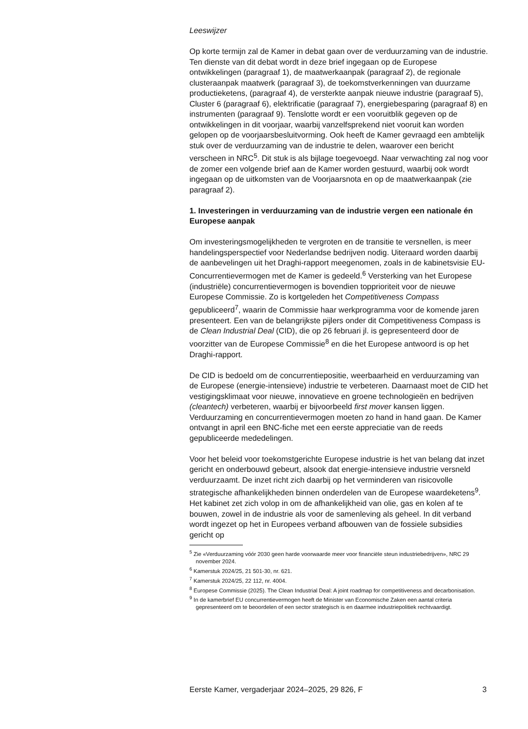Leeswijzer
Op korte termijn zal de Kamer in debat gaan over de verduurzaming van de industrie. Ten dienste van dit debat wordt in deze brief ingegaan op de Europese ontwikkelingen (paragraaf 1), de maatwerkaanpak (paragraaf 2), de regionale clusteraanpak maatwerk (paragraaf 3), de toekomstverkenningen van duurzame productieketens, (paragraaf 4), de versterkte aanpak nieuwe industrie (paragraaf 5), Cluster 6 (paragraaf 6), elektrificatie (paragraaf 7), energiebesparing (paragraaf 8) en instrumenten (paragraaf 9). Tenslotte wordt er een vooruitblik gegeven op de ontwikkelingen in dit voorjaar, waarbij vanzelfsprekend niet vooruit kan worden gelopen op de voorjaarsbesluitvorming. Ook heeft de Kamer gevraagd een ambtelijk stuk over de verduurzaming van de industrie te delen, waarover een bericht verscheen in NRC<sup>5</sup>. Dit stuk is als bijlage toegevoegd. Naar verwachting zal nog voor de zomer een volgende brief aan de Kamer worden gestuurd, waarbij ook wordt ingegaan op de uitkomsten van de Voorjaarsnota en op de maatwerkaanpak (zie paragraaf 2).
1. Investeringen in verduurzaming van de industrie vergen een nationale én Europese aanpak
Om investeringsmogelijkheden te vergroten en de transitie te versnellen, is meer handelingsperspectief voor Nederlandse bedrijven nodig. Uiteraard worden daarbij de aanbevelingen uit het Draghi-rapport meegenomen, zoals in de kabinetsvisie EU-Concurrentievermogen met de Kamer is gedeeld.<sup>6</sup> Versterking van het Europese (industriële) concurrentievermogen is bovendien topprioriteit voor de nieuwe Europese Commissie. Zo is kortgeleden het Competitiveness Compass gepubliceerd<sup>7</sup>, waarin de Commissie haar werkprogramma voor de komende jaren presenteert. Een van de belangrijkste pijlers onder dit Competitiveness Compass is de Clean Industrial Deal (CID), die op 26 februari jl. is gepresenteerd door de voorzitter van de Europese Commissie<sup>8</sup> en die het Europese antwoord is op het Draghi-rapport.
De CID is bedoeld om de concurrentiepositie, weerbaarheid en verduurzaming van de Europese (energie-intensieve) industrie te verbeteren. Daarnaast moet de CID het vestigingsklimaat voor nieuwe, innovatieve en groene technologieën en bedrijven (cleantech) verbeteren, waarbij er bijvoorbeeld first mover kansen liggen. Verduurzaming en concurrentievermogen moeten zo hand in hand gaan. De Kamer ontvangt in april een BNC-fiche met een eerste appreciatie van de reeds gepubliceerde mededelingen.
Voor het beleid voor toekomstgerichte Europese industrie is het van belang dat inzet gericht en onderbouwd gebeurt, alsook dat energie-intensieve industrie versneld verduurzaamt. De inzet richt zich daarbij op het verminderen van risicovolle strategische afhankelijkheden binnen onderdelen van de Europese waardeketens<sup>9</sup>. Het kabinet zet zich volop in om de afhankelijkheid van olie, gas en kolen af te bouwen, zowel in de industrie als voor de samenleving als geheel. In dit verband wordt ingezet op het in Europees verband afbouwen van de fossiele subsidies gericht op
<sup>5</sup> Zie «Verduurzaming vóór 2030 geen harde voorwaarde meer voor financiële steun industriebedrijven», NRC 29 november 2024.
<sup>6</sup> Kamerstuk 2024/25, 21 501-30, nr. 621.
<sup>7</sup> Kamerstuk 2024/25, 22 112, nr. 4004.
<sup>8</sup> Europese Commissie (2025). The Clean Industrial Deal: A joint roadmap for competitiveness and decarbonisation.
<sup>9</sup> In de kamerbrief EU concurrentievermogen heeft de Minister van Economische Zaken een aantal criteria gepresenteerd om te beoordelen of een sector strategisch is en daarmee industriepolitiek rechtvaardigt.
Eerste Kamer, vergaderjaar 2024–2025, 29 826, F 3